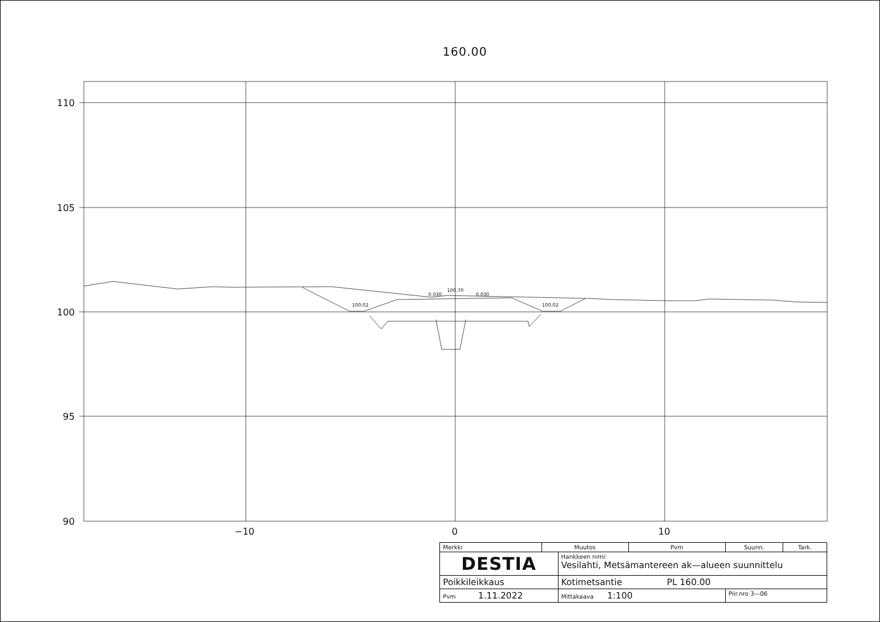160.00
100.02
100.02
100.70
0.030
0.030
110
105
100
95
90
−10
0
10
| Merkki | Muutos | | Pvm | Suunn. | Tark. |
| DESTIA | | Hankkeen nimi: Vesilahti, Metsämantereen ak—alueen suunnittelu | | | |
| Poikkileikkaus | | Kotimetsantie PL 160.00 | | | |
| Pvm 1.11.2022 | | Mittakaava 1:100 | | Piir.nro 3—06 | |